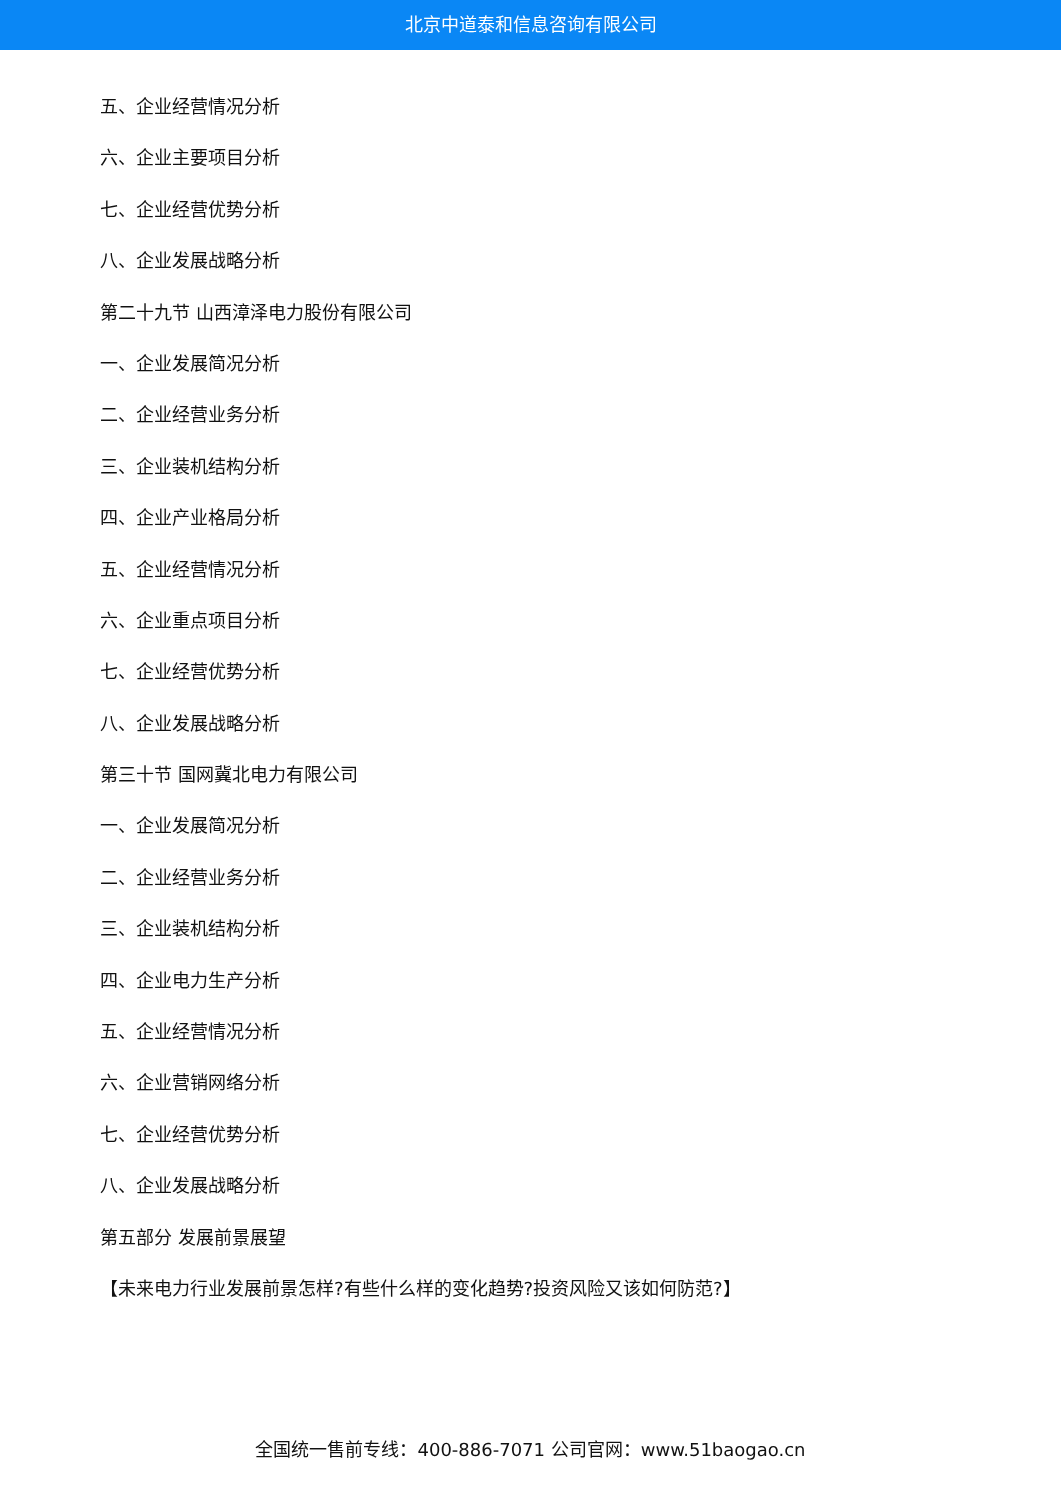北京中道泰和信息咨询有限公司
五、企业经营情况分析
六、企业主要项目分析
七、企业经营优势分析
八、企业发展战略分析
第二十九节 山西漳泽电力股份有限公司
一、企业发展简况分析
二、企业经营业务分析
三、企业装机结构分析
四、企业产业格局分析
五、企业经营情况分析
六、企业重点项目分析
七、企业经营优势分析
八、企业发展战略分析
第三十节 国网冀北电力有限公司
一、企业发展简况分析
二、企业经营业务分析
三、企业装机结构分析
四、企业电力生产分析
五、企业经营情况分析
六、企业营销网络分析
七、企业经营优势分析
八、企业发展战略分析
第五部分 发展前景展望
【未来电力行业发展前景怎样?有些什么样的变化趋势?投资风险又该如何防范?】
全国统一售前专线：400-886-7071 公司官网：www.51baogao.cn